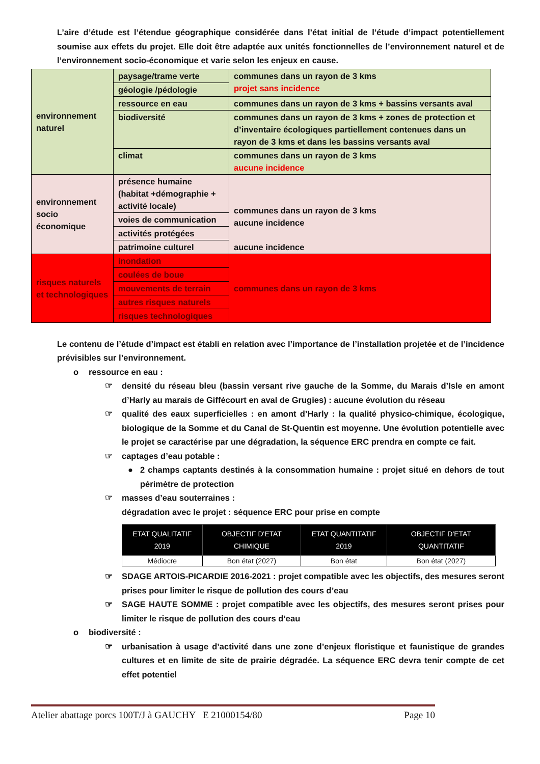L’aire d’étude est l’étendue géographique considérée dans l’état initial de l’étude d’impact potentiellement soumise aux effets du projet. Elle doit être adaptée aux unités fonctionnelles de l’environnement naturel et de l’environnement socio-économique et varie selon les enjeux en cause.
| environnement naturel | paysage/trame verte | communes dans un rayon de 3 kms projet sans incidence |
| | géologie /pédologie | |
| | ressource en eau | communes dans un rayon de 3 kms + bassins versants aval |
| | biodiversité | communes dans un rayon de 3 kms + zones de protection et d’inventaire écologiques partiellement contenues dans un rayon de 3 kms et dans les bassins versants aval |
| | climat | communes dans un rayon de 3 kms aucune incidence |
| environnement socio économique | présence humaine (habitat +démographie + activité locale) | communes dans un rayon de 3 kms aucune incidence aucune incidence |
| | voies de communication | |
| | activités protégées | |
| | patrimoine culturel | |
| risques naturels et technologiques | inondation | communes dans un rayon de 3 kms |
| | coulées de boue | |
| | mouvements de terrain | |
| | autres risques naturels | |
| | risques technologiques | |
Le contenu de l’étude d’impact est établi en relation avec l’importance de l’installation projetée et de l’incidence prévisibles sur l’environnement.
o ressource en eau :
☞ densité du réseau bleu (bassin versant rive gauche de la Somme, du Marais d’Isle en amont d’Harly au marais de Giffécourt en aval de Grugies) : aucune évolution du réseau
☞ qualité des eaux superficielles : en amont d’Harly : la qualité physico-chimique, écologique, biologique de la Somme et du Canal de St-Quentin est moyenne. Une évolution potentielle avec le projet se caractérise par une dégradation, la séquence ERC prendra en compte ce fait.
☞ captages d’eau potable :
● 2 champs captants destinés à la consommation humaine : projet situé en dehors de tout périmètre de protection
☞ masses d’eau souterraines :
dégradation avec le projet : séquence ERC pour prise en compte
| ETAT QUALITATIF 2019 | OBJECTIF D'ETAT CHIMIQUE | ETAT QUANTITATIF 2019 | OBJECTIF D'ETAT QUANTITATIF |
| --- | --- | --- | --- |
| Médiocre | Bon état (2027) | Bon état | Bon état (2027) |
☞ SDAGE ARTOIS-PICARDIE 2016-2021 : projet compatible avec les objectifs, des mesures seront prises pour limiter le risque de pollution des cours d’eau
☞ SAGE HAUTE SOMME : projet compatible avec les objectifs, des mesures seront prises pour limiter le risque de pollution des cours d’eau
o biodiversité :
☞ urbanisation à usage d’activité dans une zone d’enjeux floristique et faunistique de grandes cultures et en limite de site de prairie dégradée. La séquence ERC devra tenir compte de cet effet potentiel
Atelier abattage porcs 100T/J à GAUCHY E 21000154/80 Page 10